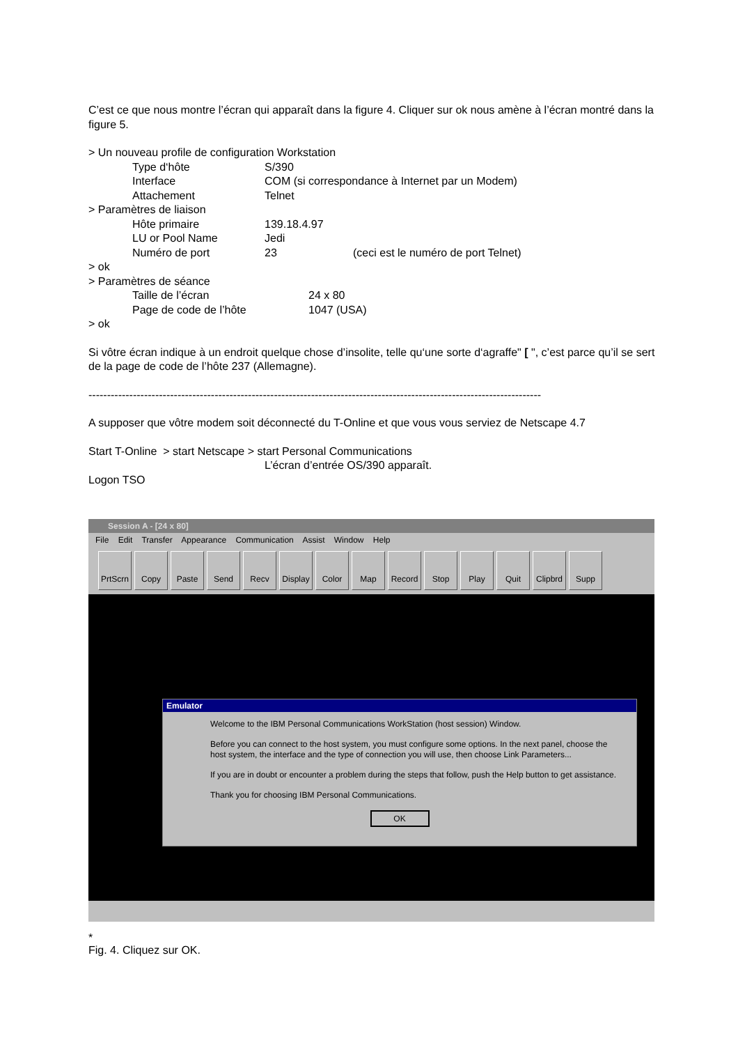C’est ce que nous montre l’écran qui apparaît dans la figure 4. Cliquer sur ok nous amène à l’écran montré dans la figure 5.
> Un nouveau profile de configuration Workstation
Type d‘hôte S/390
Interface COM (si correspondance à Internet par un Modem)
Attachement Telnet
> Paramètres de liaison
Hôte primaire 139.18.4.97
LU or Pool Name Jedi
Numéro de port 23 (ceci est le numéro de port Telnet)
> ok
> Paramètres de séance
Taille de l’écran 24 x 80
Page de code de l’hôte 1047 (USA)
> ok
Si vôtre écran indique à un endroit quelque chose d’insolite, telle qu‘une sorte d‘agraffe" [ ", c’est parce qu’il se sert de la page de code de l’hôte 237 (Allemagne).
--------------------------------------------------------------------------------------------------------------------------
A supposer que vôtre modem soit déconnecté du T-Online et que vous vous serviez de Netscape 4.7
Start T-Online > start Netscape > start Personal Communications
L’écran d’entrée OS/390 apparaît.
Logon TSO
Session A - [24 x 80]
File Edit Transfer Appearance Communication Assist Window Help
PrtScrn Copy Paste Send Recv Display Color Map Record Stop Play Quit Clipbrd Supp
Emulator
Welcome to the IBM Personal Communications WorkStation (host session) Window.
Before you can connect to the host system, you must configure some options. In the next panel, choose the host system, the interface and the type of connection you will use, then choose Link Parameters...
If you are in doubt or encounter a problem during the steps that follow, push the Help button to get assistance.
Thank you for choosing IBM Personal Communications.
OK
*
Fig. 4. Cliquez sur OK.